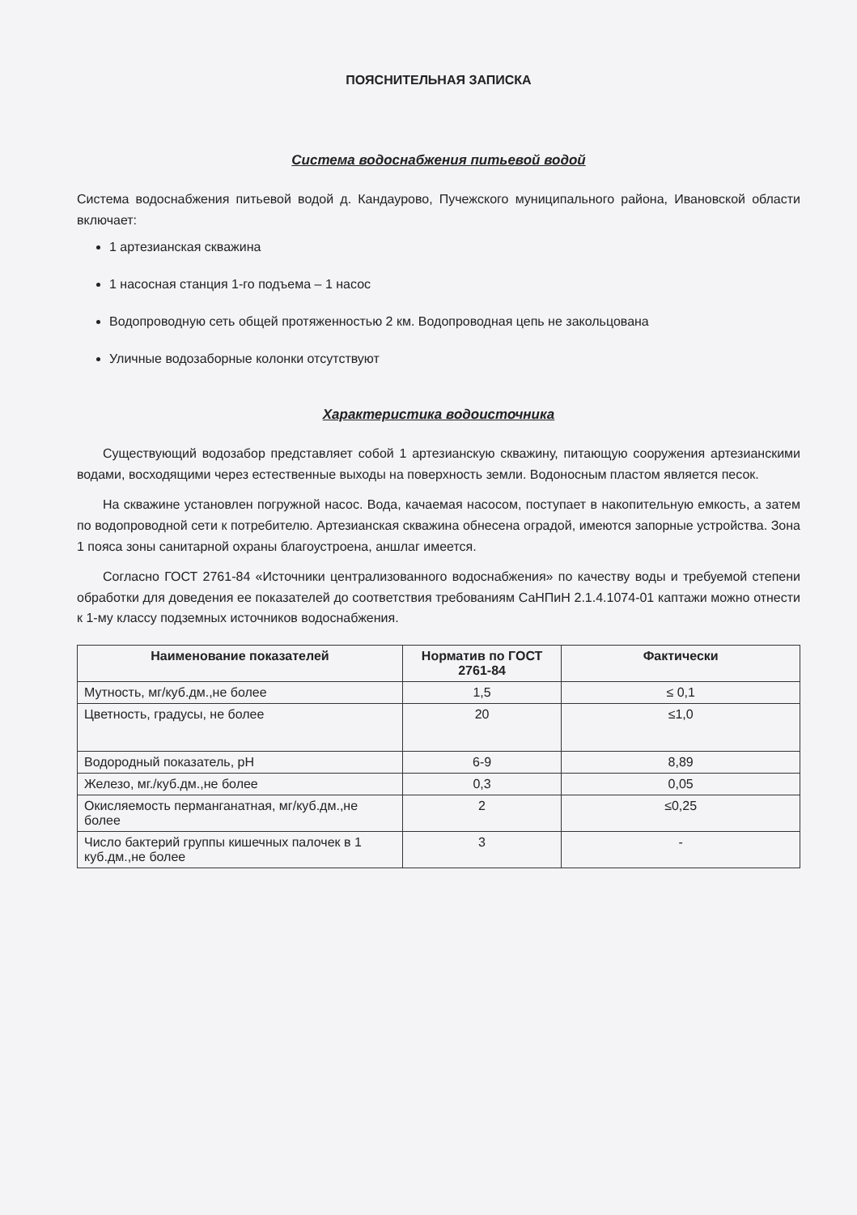ПОЯСНИТЕЛЬНАЯ ЗАПИСКА
Система водоснабжения питьевой водой
Система водоснабжения питьевой водой д. Кандаурово, Пучежского муниципального района, Ивановской области включает:
1 артезианская скважина
1 насосная станция 1-го подъема – 1 насос
Водопроводную сеть общей протяженностью 2 км. Водопроводная цепь не закольцована
Уличные водозаборные колонки отсутствуют
Характеристика водоисточника
Существующий водозабор представляет собой 1 артезианскую скважину, питающую сооружения артезианскими водами, восходящими через естественные выходы на поверхность земли. Водоносным пластом является песок.
На скважине установлен погружной насос. Вода, качаемая насосом, поступает в накопительную емкость, а затем по водопроводной сети к потребителю. Артезианская скважина обнесена оградой, имеются запорные устройства. Зона 1 пояса зоны санитарной охраны благоустроена, аншлаг имеется.
Согласно ГОСТ 2761-84 «Источники централизованного водоснабжения» по качеству воды и требуемой степени обработки для доведения ее показателей до соответствия требованиям СаНПиН 2.1.4.1074-01 каптажи можно отнести к 1-му классу подземных источников водоснабжения.
| Наименование показателей | Норматив по ГОСТ 2761-84 | Фактически |
| --- | --- | --- |
| Мутность, мг/куб.дм.,не более | 1,5 | ≤ 0,1 |
| Цветность, градусы, не более | 20 | ≤1,0 |
| Водородный показатель, pH | 6-9 | 8,89 |
| Железо, мг./куб.дм.,не более | 0,3 | 0,05 |
| Окисляемость перманганатная, мг/куб.дм.,не более | 2 | ≤0,25 |
| Число бактерий группы кишечных палочек в 1 куб.дм.,не более | 3 | - |